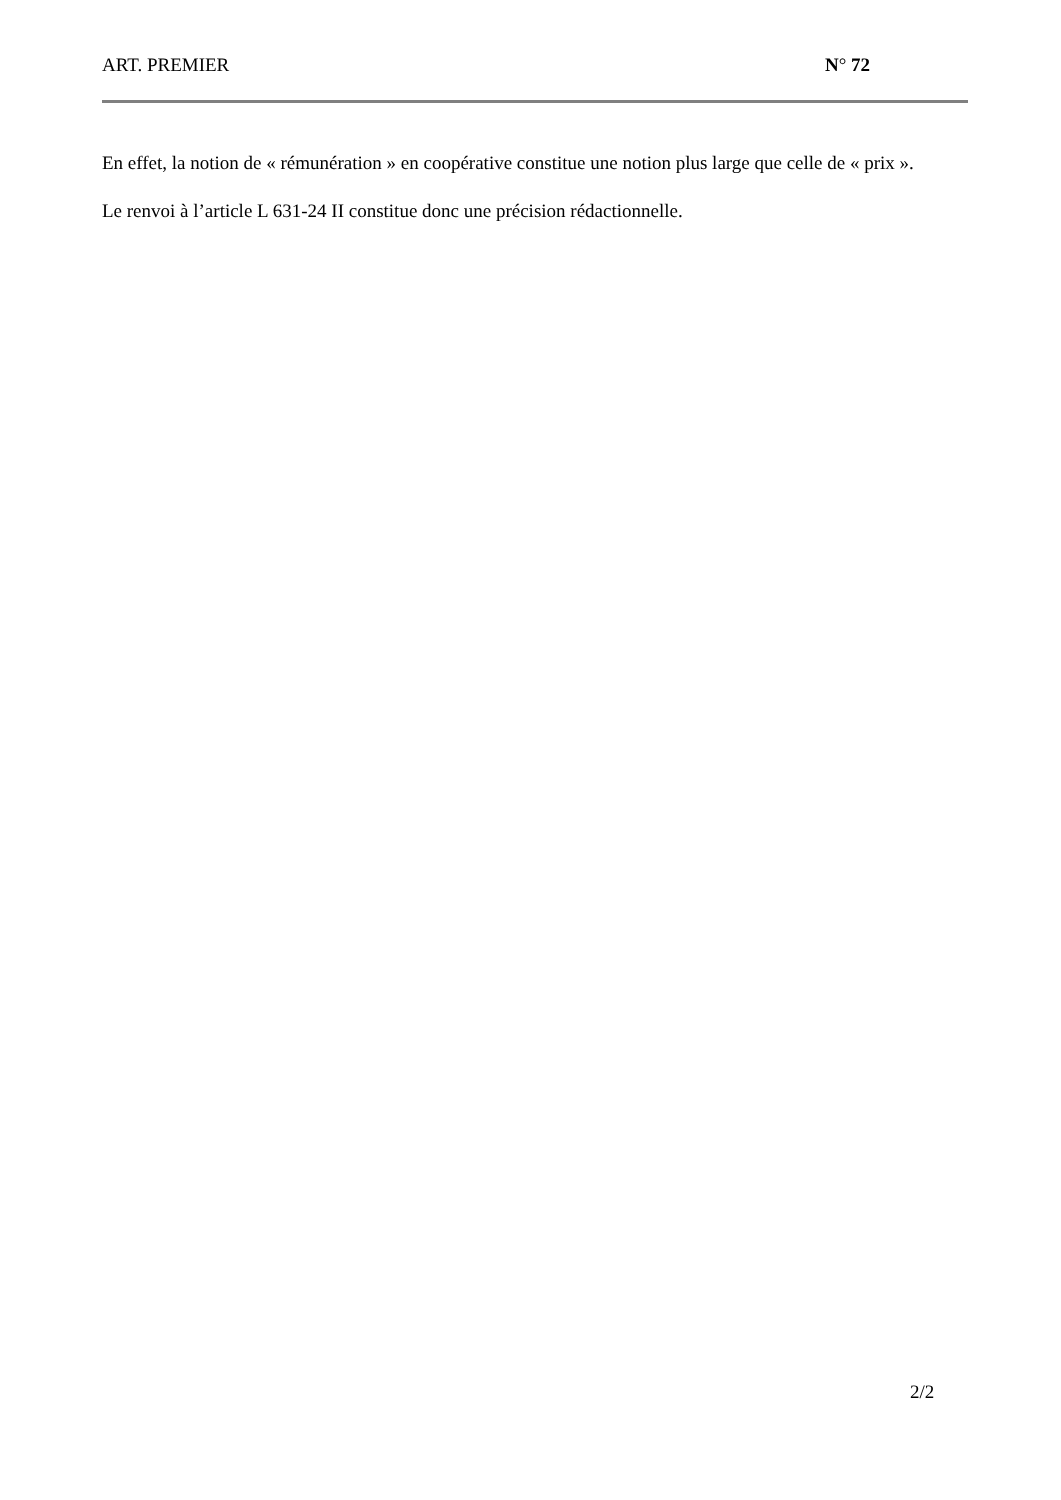ART. PREMIER N° 72
En effet, la notion de « rémunération » en coopérative constitue une notion plus large que celle de « prix ».
Le renvoi à l’article L 631-24 II constitue donc une précision rédactionnelle.
2/2